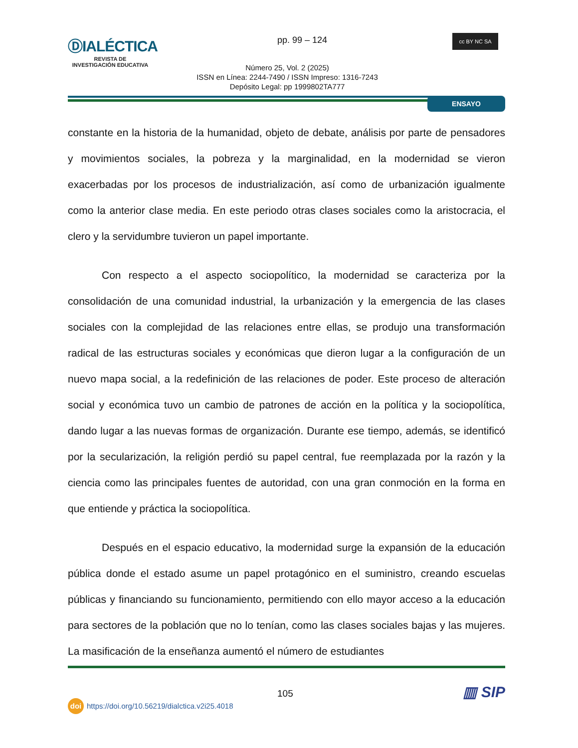ⒹIALÉCTICA
REVISTA DE
INVESTIGACIÓN EDUCATIVA
pp. 99 – 124 cc BY NC SA
Número 25, Vol. 2 (2025)
ISSN en Línea: 2244-7490 / ISSN Impreso: 1316-7243
Depósito Legal: pp 1999802TA777
ENSAYO
constante en la historia de la humanidad, objeto de debate, análisis por parte de pensadores y movimientos sociales, la pobreza y la marginalidad, en la modernidad se vieron exacerbadas por los procesos de industrialización, así como de urbanización igualmente como la anterior clase media. En este periodo otras clases sociales como la aristocracia, el clero y la servidumbre tuvieron un papel importante.
Con respecto a el aspecto sociopolítico, la modernidad se caracteriza por la consolidación de una comunidad industrial, la urbanización y la emergencia de las clases sociales con la complejidad de las relaciones entre ellas, se produjo una transformación radical de las estructuras sociales y económicas que dieron lugar a la configuración de un nuevo mapa social, a la redefinición de las relaciones de poder. Este proceso de alteración social y económica tuvo un cambio de patrones de acción en la política y la sociopolítica, dando lugar a las nuevas formas de organización. Durante ese tiempo, además, se identificó por la secularización, la religión perdió su papel central, fue reemplazada por la razón y la ciencia como las principales fuentes de autoridad, con una gran conmoción en la forma en que entiende y práctica la sociopolítica.
Después en el espacio educativo, la modernidad surge la expansión de la educación pública donde el estado asume un papel protagónico en el suministro, creando escuelas públicas y financiando su funcionamiento, permitiendo con ello mayor acceso a la educación para sectores de la población que no lo tenían, como las clases sociales bajas y las mujeres. La masificación de la enseñanza aumentó el número de estudiantes
105
doi https://doi.org/10.56219/dialctica.v2i25.4018
▥ SIP